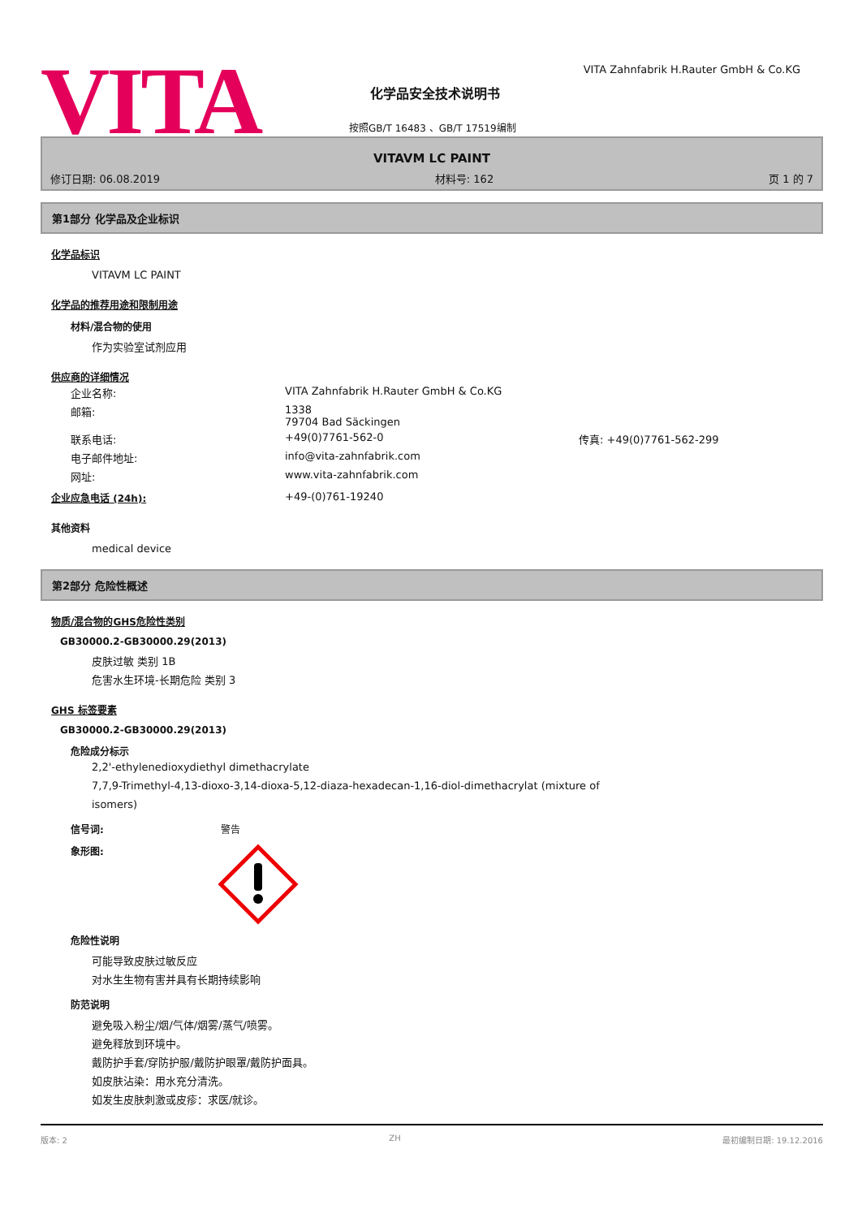VITA
VITA Zahnfabrik H.Rauter GmbH & Co.KG
化学品安全技术说明书
按照GB/T 16483 、GB/T 17519编制
VITAVM LC PAINT
修订日期: 06.08.2019 材料号: 162 页 1 的 7
第1部分 化学品及企业标识
化学品标识
VITAVM LC PAINT
化学品的推荐用途和限制用途
材料/混合物的使用
作为实验室试剂应用
供应商的详细情况
| 企业名称: | VITA Zahnfabrik H.Rauter GmbH & Co.KG | |
| 邮箱: | 1338 79704 Bad Säckingen | |
| 联系电话: | +49(0)7761-562-0 | 传真: +49(0)7761-562-299 |
| 电子邮件地址: | info@vita-zahnfabrik.com | |
| 网址: | www.vita-zahnfabrik.com | |
| 企业应急电话 (24h): | +49-(0)761-19240 |
其他资料
medical device
第2部分 危险性概述
物质/混合物的GHS危险性类别
GB30000.2-GB30000.29(2013)
皮肤过敏 类别 1B
危害水生环境-长期危险 类别 3
GHS 标签要素
GB30000.2-GB30000.29(2013)
危险成分标示
2,2'-ethylenedioxydiethyl dimethacrylate
7,7,9-Trimethyl-4,13-dioxo-3,14-dioxa-5,12-diaza-hexadecan-1,16-diol-dimethacrylat (mixture of
isomers)
信号词: 警告
象形图:
危险性说明
可能导致皮肤过敏反应
对水生生物有害并具有长期持续影响
防范说明
避免吸入粉尘/烟/气体/烟雾/蒸气/喷雾。
避免释放到环境中。
戴防护手套/穿防护服/戴防护眼罩/戴防护面具。
如皮肤沾染：用水充分清洗。
如发生皮肤刺激或皮疹：求医/就诊。
版本: 2 ZH 最初编制日期: 19.12.2016